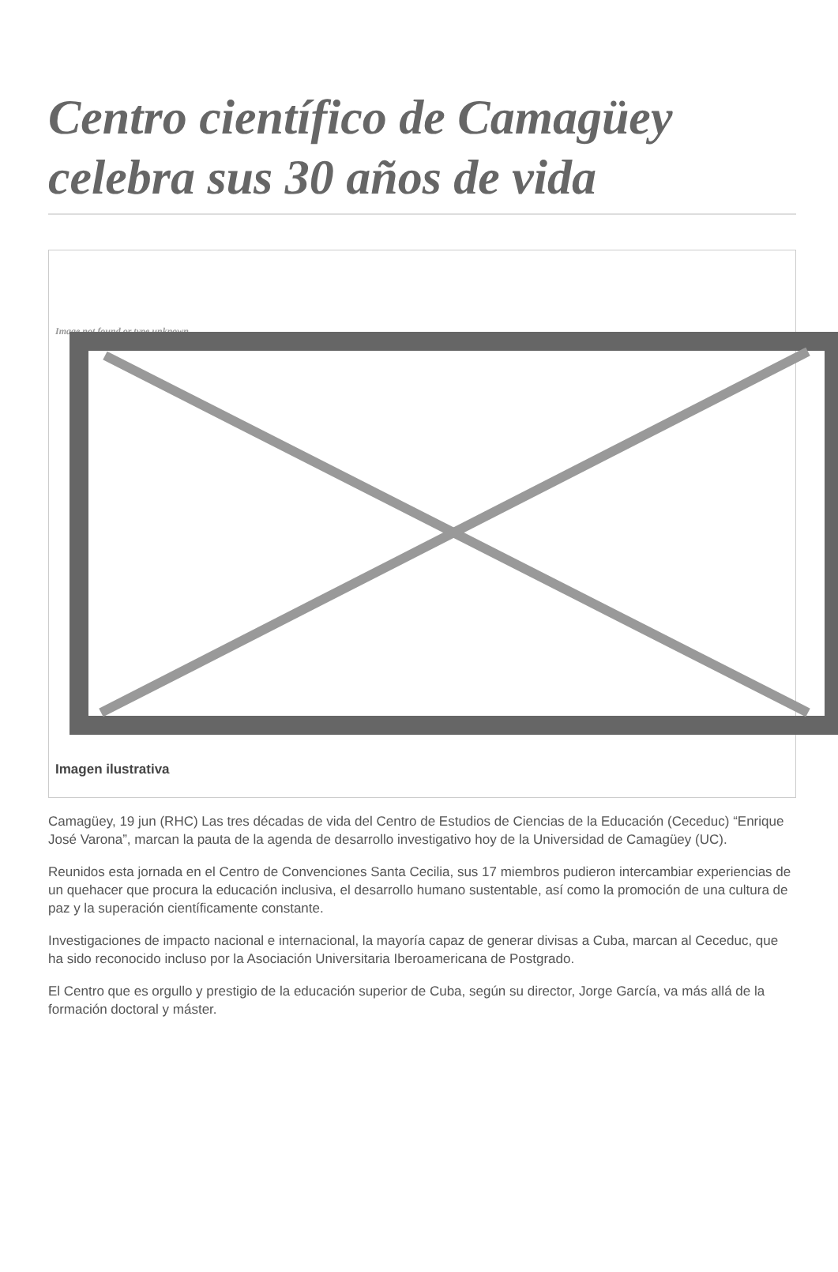Centro científico de Camagüey celebra sus 30 años de vida
Image not found or type unknown
Imagen ilustrativa
Camagüey, 19 jun (RHC) Las tres décadas de vida del Centro de Estudios de Ciencias de la Educación (Ceceduc) “Enrique José Varona”, marcan la pauta de la agenda de desarrollo investigativo hoy de la Universidad de Camagüey (UC).
Reunidos esta jornada en el Centro de Convenciones Santa Cecilia, sus 17 miembros pudieron intercambiar experiencias de un quehacer que procura la educación inclusiva, el desarrollo humano sustentable, así como la promoción de una cultura de paz y la superación científicamente constante.
Investigaciones de impacto nacional e internacional, la mayoría capaz de generar divisas a Cuba, marcan al Ceceduc, que ha sido reconocido incluso por la Asociación Universitaria Iberoamericana de Postgrado.
El Centro que es orgullo y prestigio de la educación superior de Cuba, según su director, Jorge García, va más allá de la formación doctoral y máster.